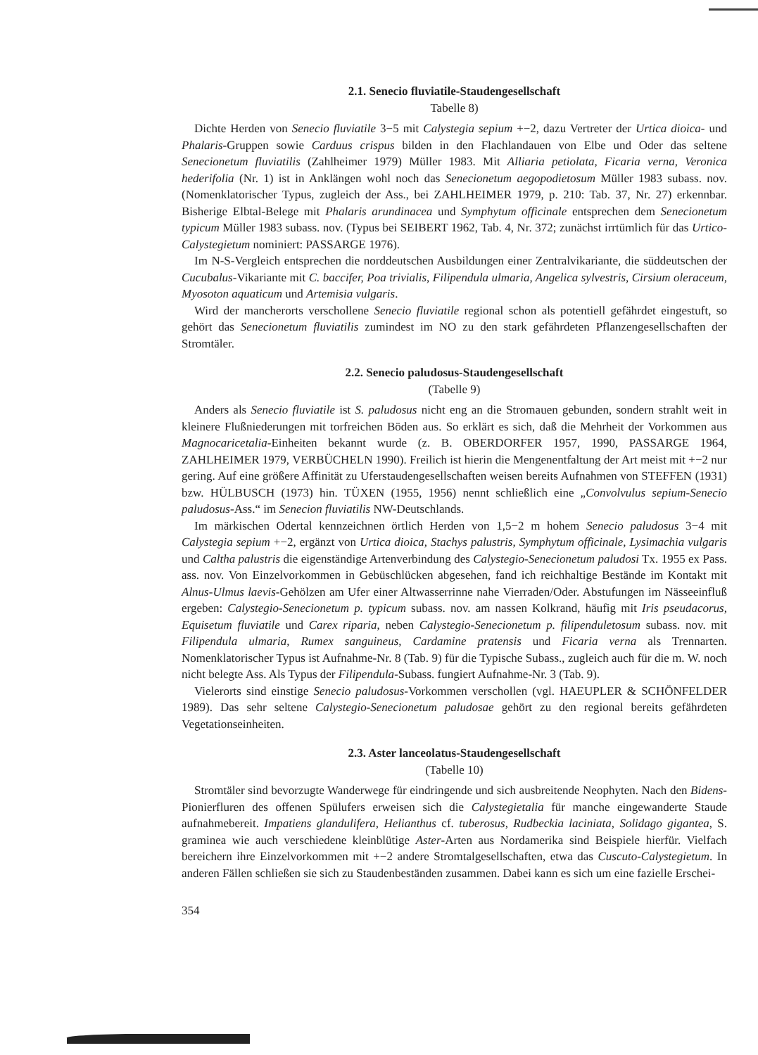2.1. Senecio fluviatile-Staudengesellschaft
Tabelle 8)
Dichte Herden von Senecio fluviatile 3−5 mit Calystegia sepium +−2, dazu Vertreter der Urtica dioica- und Phalaris-Gruppen sowie Carduus crispus bilden in den Flachlandauen von Elbe und Oder das seltene Senecionetum fluviatilis (Zahlheimer 1979) Müller 1983. Mit Alliaria petiolata, Ficaria verna, Veronica hederifolia (Nr. 1) ist in Anklängen wohl noch das Senecionetum aegopodietosum Müller 1983 subass. nov. (Nomenklatorischer Typus, zugleich der Ass., bei ZAHLHEIMER 1979, p. 210: Tab. 37, Nr. 27) erkennbar. Bisherige Elbtal-Belege mit Phalaris arundinacea und Symphytum officinale entsprechen dem Senecionetum typicum Müller 1983 subass. nov. (Typus bei SEIBERT 1962, Tab. 4, Nr. 372; zunächst irrtümlich für das Urtico-Calystegietum nominiert: PASSARGE 1976).
Im N-S-Vergleich entsprechen die norddeutschen Ausbildungen einer Zentralvikariante, die süddeutschen der Cucubalus-Vikariante mit C. baccifer, Poa trivialis, Filipendula ulmaria, Angelica sylvestris, Cirsium oleraceum, Myosoton aquaticum und Artemisia vulgaris.
Wird der mancherorts verschollene Senecio fluviatile regional schon als potentiell gefährdet eingestuft, so gehört das Senecionetum fluviatilis zumindest im NO zu den stark gefährdeten Pflanzengesellschaften der Stromtäler.
2.2. Senecio paludosus-Staudengesellschaft
(Tabelle 9)
Anders als Senecio fluviatile ist S. paludosus nicht eng an die Stromauen gebunden, sondern strahlt weit in kleinere Flußniederungen mit torfreichen Böden aus. So erklärt es sich, daß die Mehrheit der Vorkommen aus Magnocaricetalia-Einheiten bekannt wurde (z. B. OBERDORFER 1957, 1990, PASSARGE 1964, ZAHLHEIMER 1979, VERBÜCHELN 1990). Freilich ist hierin die Mengenentfaltung der Art meist mit +−2 nur gering. Auf eine größere Affinität zu Uferstaudengesellschaften weisen bereits Aufnahmen von STEFFEN (1931) bzw. HÜLBUSCH (1973) hin. TÜXEN (1955, 1956) nennt schließlich eine „Convolvulus sepium-Senecio paludosus-Ass.“ im Senecion fluviatilis NW-Deutschlands.
Im märkischen Odertal kennzeichnen örtlich Herden von 1,5−2 m hohem Senecio paludosus 3−4 mit Calystegia sepium +−2, ergänzt von Urtica dioica, Stachys palustris, Symphytum officinale, Lysimachia vulgaris und Caltha palustris die eigenständige Artenverbindung des Calystegio-Senecionetum paludosi Tx. 1955 ex Pass. ass. nov. Von Einzelvorkommen in Gebüschlücken abgesehen, fand ich reichhaltige Bestände im Kontakt mit Alnus-Ulmus laevis-Gehölzen am Ufer einer Altwasserrinne nahe Vierraden/Oder. Abstufungen im Nässeeinfluß ergeben: Calystegio-Senecionetum p. typicum subass. nov. am nassen Kolkrand, häufig mit Iris pseudacorus, Equisetum fluviatile und Carex riparia, neben Calystegio-Senecionetum p. filipenduletosum subass. nov. mit Filipendula ulmaria, Rumex sanguineus, Cardamine pratensis und Ficaria verna als Trennarten. Nomenklatorischer Typus ist Aufnahme-Nr. 8 (Tab. 9) für die Typische Subass., zugleich auch für die m. W. noch nicht belegte Ass. Als Typus der Filipendula-Subass. fungiert Aufnahme-Nr. 3 (Tab. 9).
Vielerorts sind einstige Senecio paludosus-Vorkommen verschollen (vgl. HAEUPLER & SCHÖNFELDER 1989). Das sehr seltene Calystegio-Senecionetum paludosae gehört zu den regional bereits gefährdeten Vegetationseinheiten.
2.3. Aster lanceolatus-Staudengesellschaft
(Tabelle 10)
Stromtäler sind bevorzugte Wanderwege für eindringende und sich ausbreitende Neophyten. Nach den Bidens-Pionierfluren des offenen Spülufers erweisen sich die Calystegietalia für manche eingewanderte Staude aufnahmebereit. Impatiens glandulifera, Helianthus cf. tuberosus, Rudbeckia laciniata, Solidago gigantea, S. graminea wie auch verschiedene kleinblütige Aster-Arten aus Nordamerika sind Beispiele hierfür. Vielfach bereichern ihre Einzelvorkommen mit +−2 andere Stromtalgesellschaften, etwa das Cuscuto-Calystegietum. In anderen Fällen schließen sie sich zu Staudenbeständen zusammen. Dabei kann es sich um eine fazielle Erschei-
354